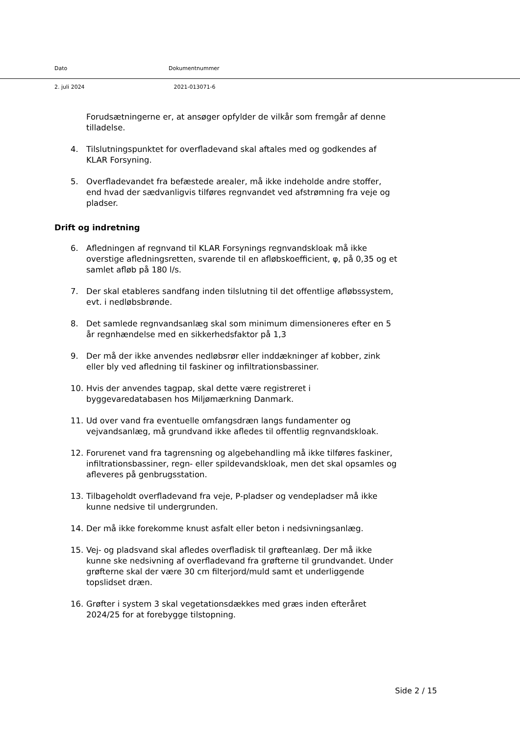Dato Dokumentnummer
2. juli 2024 2021-013071-6
Forudsætningerne er, at ansøger opfylder de vilkår som fremgår af denne tilladelse.
4. Tilslutningspunktet for overfladevand skal aftales med og godkendes af KLAR Forsyning.
5. Overfladevandet fra befæstede arealer, må ikke indeholde andre stoffer, end hvad der sædvanligvis tilføres regnvandet ved afstrømning fra veje og pladser.
Drift og indretning
6. Afledningen af regnvand til KLAR Forsynings regnvandskloak må ikke overstige afledningsretten, svarende til en afløbskoefficient, φ, på 0,35 og et samlet afløb på 180 l/s.
7. Der skal etableres sandfang inden tilslutning til det offentlige afløbssystem, evt. i nedløbsbrønde.
8. Det samlede regnvandsanlæg skal som minimum dimensioneres efter en 5 år regnhændelse med en sikkerhedsfaktor på 1,3
9. Der må der ikke anvendes nedløbsrør eller inddækninger af kobber, zink eller bly ved afledning til faskiner og infiltrationsbassiner.
10. Hvis der anvendes tagpap, skal dette være registreret i byggevaredatabasen hos Miljømærkning Danmark.
11. Ud over vand fra eventuelle omfangsdræn langs fundamenter og vejvandsanlæg, må grundvand ikke afledes til offentlig regnvandskloak.
12. Forurenet vand fra tagrensning og algebehandling må ikke tilføres faskiner, infiltrationsbassiner, regn- eller spildevandskloak, men det skal opsamles og afleveres på genbrugsstation.
13. Tilbageholdt overfladevand fra veje, P-pladser og vendepladser må ikke kunne nedsive til undergrunden.
14. Der må ikke forekomme knust asfalt eller beton i nedsivningsanlæg.
15. Vej- og pladsvand skal afledes overfladisk til grøfteanlæg. Der må ikke kunne ske nedsivning af overfladevand fra grøfterne til grundvandet. Under grøfterne skal der være 30 cm filterjord/muld samt et underliggende topslidset dræn.
16. Grøfter i system 3 skal vegetationsdækkes med græs inden efteråret 2024/25 for at forebygge tilstopning.
Side 2 / 15